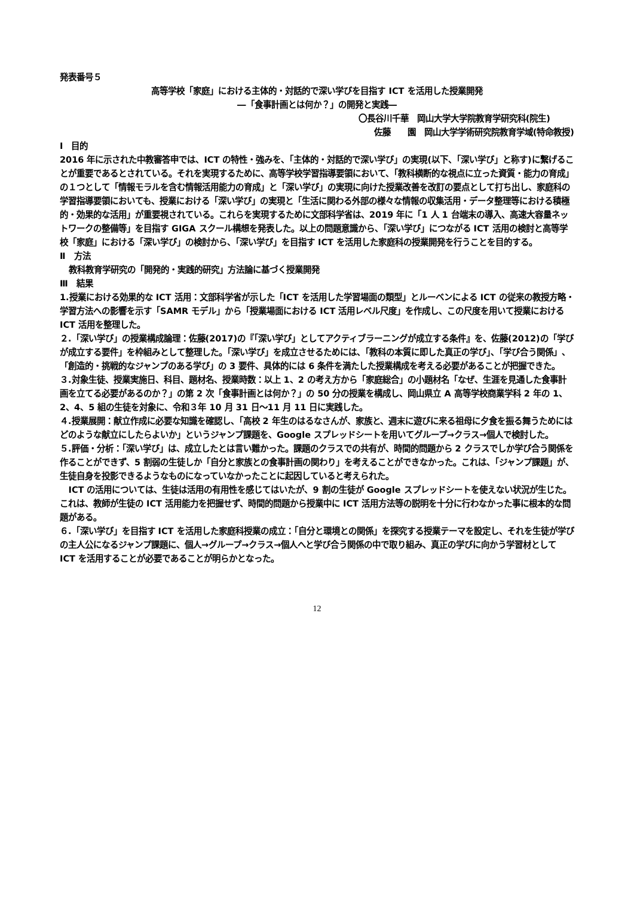発表番号５
高等学校「家庭」における主体的・対話的で深い学びを目指す ICT を活用した授業開発
―「食事計画とは何か？」の開発と実践―
〇長谷川千華　岡山大学大学院教育学研究科(院生)
佐藤　　園　岡山大学学術研究院教育学域(特命教授)
Ⅰ　目的
2016 年に示された中教審答申では、ICT の特性・強みを、「主体的・対話的で深い学び」の実現(以下、「深い学び」と称す)に繋げることが重要であるとされている。それを実現するために、高等学校学習指導要領において、「教科横断的な視点に立った資質・能力の育成」の１つとして「情報モラルを含む情報活用能力の育成」と「深い学び」の実現に向けた授業改善を改訂の要点として打ち出し、家庭科の学習指導要領においても、授業における「深い学び」の実現と「生活に関わる外部の様々な情報の収集活用・データ整理等における積極的・効果的な活用」が重要視されている。これらを実現するために文部科学省は、2019 年に「1 人 1 台端末の導入、高速大容量ネットワークの整備等」を目指す GIGA スクール構想を発表した。以上の問題意識から、「深い学び」につながる ICT 活用の検討と高等学校「家庭」における「深い学び」の検討から、「深い学び」を目指す ICT を活用した家庭科の授業開発を行うことを目的する。
Ⅱ　方法
教科教育学研究の「開発的・実践的研究」方法論に基づく授業開発
Ⅲ　結果
1.授業における効果的な ICT 活用：文部科学省が示した「ICT を活用した学習場面の類型」とルーベンによる ICT の従来の教授方略・学習方法への影響を示す「SAMR モデル」から「授業場面における ICT 活用レベル尺度」を作成し、この尺度を用いて授業における ICT 活用を整理した。
２.「深い学び」の授業構成論理：佐藤(2017)の『「深い学び」としてアクティブラーニングが成立する条件』を、佐藤(2012)の「学びが成立する要件」を枠組みとして整理した。「深い学び」を成立させるためには、「教科の本質に即した真正の学び」、「学び合う関係」、「創造的・挑戦的なジャンプのある学び」の 3 要件、具体的には 6 条件を満たした授業構成を考える必要があることが把握できた。
３.対象生徒、授業実施日、科目、題材名、授業時数：以上 1、2 の考え方から「家庭総合」の小題材名「なぜ、生涯を見通した食事計画を立てる必要があるのか？」の第 2 次「食事計画とは何か？」の 50 分の授業を構成し、岡山県立 A 高等学校商業学科 2 年の 1、2、4、5 組の生徒を対象に、令和３年 10 月 31 日～11 月 11 日に実践した。
４.授業展開：献立作成に必要な知識を確認し、「高校 2 年生のはるなさんが、家族と、週末に遊びに来る祖母に夕食を振る舞うためにはどのような献立にしたらよいか」というジャンプ課題を、Google スプレッドシートを用いてグループ→クラス→個人で検討した。
５.評価・分析：「深い学び」は、成立したとは言い難かった。課題のクラスでの共有が、時間的問題から 2 クラスでしか学び合う関係を作ることができず、5 割弱の生徒しか「自分と家族との食事計画の関わり」を考えることができなかった。これは、「ジャンプ課題」が、生徒自身を投影できるようなものになっていなかったことに起因していると考えられた。
ICT の活用については、生徒は活用の有用性を感じてはいたが、9 割の生徒が Google スプレッドシートを使えない状況が生じた。これは、教師が生徒の ICT 活用能力を把握せず、時間的問題から授業中に ICT 活用方法等の説明を十分に行わなかった事に根本的な問題がある。
６.「深い学び」を目指す ICT を活用した家庭科授業の成立：「自分と環境との関係」を探究する授業テーマを設定し、それを生徒が学びの主人公になるジャンプ課題に、個人→グループ→クラス→個人へと学び合う関係の中で取り組み、真正の学びに向かう学習材として ICT を活用することが必要であることが明らかとなった。
12